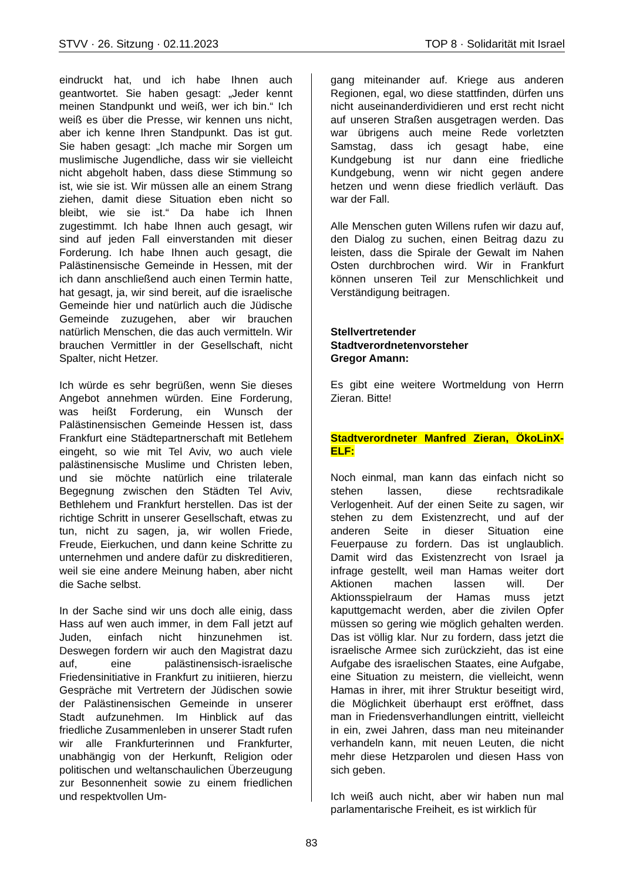STVV · 26. Sitzung · 02.11.2023 TOP 8 · Solidarität mit Israel
eindruckt hat, und ich habe Ihnen auch geantwortet. Sie haben gesagt: „Jeder kennt meinen Standpunkt und weiß, wer ich bin.“ Ich weiß es über die Presse, wir kennen uns nicht, aber ich kenne Ihren Standpunkt. Das ist gut. Sie haben gesagt: „Ich mache mir Sorgen um muslimische Jugendliche, dass wir sie vielleicht nicht abgeholt haben, dass diese Stimmung so ist, wie sie ist. Wir müssen alle an einem Strang ziehen, damit diese Situation eben nicht so bleibt, wie sie ist.“ Da habe ich Ihnen zugestimmt. Ich habe Ihnen auch gesagt, wir sind auf jeden Fall einverstanden mit dieser Forderung. Ich habe Ihnen auch gesagt, die Palästinensische Gemeinde in Hessen, mit der ich dann anschließend auch einen Termin hatte, hat gesagt, ja, wir sind bereit, auf die israelische Gemeinde hier und natürlich auch die Jüdische Gemeinde zuzugehen, aber wir brauchen natürlich Menschen, die das auch vermitteln. Wir brauchen Vermittler in der Gesellschaft, nicht Spalter, nicht Hetzer.
Ich würde es sehr begrüßen, wenn Sie dieses Angebot annehmen würden. Eine Forderung, was heißt Forderung, ein Wunsch der Palästinensischen Gemeinde Hessen ist, dass Frankfurt eine Städtepartnerschaft mit Betlehem eingeht, so wie mit Tel Aviv, wo auch viele palästinensische Muslime und Christen leben, und sie möchte natürlich eine trilaterale Begegnung zwischen den Städten Tel Aviv, Bethlehem und Frankfurt herstellen. Das ist der richtige Schritt in unserer Gesellschaft, etwas zu tun, nicht zu sagen, ja, wir wollen Friede, Freude, Eierkuchen, und dann keine Schritte zu unternehmen und andere dafür zu diskreditieren, weil sie eine andere Meinung haben, aber nicht die Sache selbst.
In der Sache sind wir uns doch alle einig, dass Hass auf wen auch immer, in dem Fall jetzt auf Juden, einfach nicht hinzunehmen ist. Deswegen fordern wir auch den Magistrat dazu auf, eine palästinensisch-israelische Friedensinitiative in Frankfurt zu initiieren, hierzu Gespräche mit Vertretern der Jüdischen sowie der Palästinensischen Gemeinde in unserer Stadt aufzunehmen. Im Hinblick auf das friedliche Zusammenleben in unserer Stadt rufen wir alle Frankfurterinnen und Frankfurter, unabhängig von der Herkunft, Religion oder politischen und weltanschaulichen Überzeugung zur Besonnenheit sowie zu einem friedlichen und respektvollen Um-
gang miteinander auf. Kriege aus anderen Regionen, egal, wo diese stattfinden, dürfen uns nicht auseinanderdividieren und erst recht nicht auf unseren Straßen ausgetragen werden. Das war übrigens auch meine Rede vorletzten Samstag, dass ich gesagt habe, eine Kundgebung ist nur dann eine friedliche Kundgebung, wenn wir nicht gegen andere hetzen und wenn diese friedlich verläuft. Das war der Fall.
Alle Menschen guten Willens rufen wir dazu auf, den Dialog zu suchen, einen Beitrag dazu zu leisten, dass die Spirale der Gewalt im Nahen Osten durchbrochen wird. Wir in Frankfurt können unseren Teil zur Menschlichkeit und Verständigung beitragen.
Stellvertretender
Stadtverordnetenvorsteher
Gregor Amann:
Es gibt eine weitere Wortmeldung von Herrn Zieran. Bitte!
Stadtverordneter Manfred Zieran, ÖkoLinX-ELF:
Noch einmal, man kann das einfach nicht so stehen lassen, diese rechtsradikale Verlogenheit. Auf der einen Seite zu sagen, wir stehen zu dem Existenzrecht, und auf der anderen Seite in dieser Situation eine Feuerpause zu fordern. Das ist unglaublich. Damit wird das Existenzrecht von Israel ja infrage gestellt, weil man Hamas weiter dort Aktionen machen lassen will. Der Aktionsspielraum der Hamas muss jetzt kaputtgemacht werden, aber die zivilen Opfer müssen so gering wie möglich gehalten werden. Das ist völlig klar. Nur zu fordern, dass jetzt die israelische Armee sich zurückzieht, das ist eine Aufgabe des israelischen Staates, eine Aufgabe, eine Situation zu meistern, die vielleicht, wenn Hamas in ihrer, mit ihrer Struktur beseitigt wird, die Möglichkeit überhaupt erst eröffnet, dass man in Friedensverhandlungen eintritt, vielleicht in ein, zwei Jahren, dass man neu miteinander verhandeln kann, mit neuen Leuten, die nicht mehr diese Hetzparolen und diesen Hass von sich geben.
Ich weiß auch nicht, aber wir haben nun mal parlamentarische Freiheit, es ist wirklich für
83